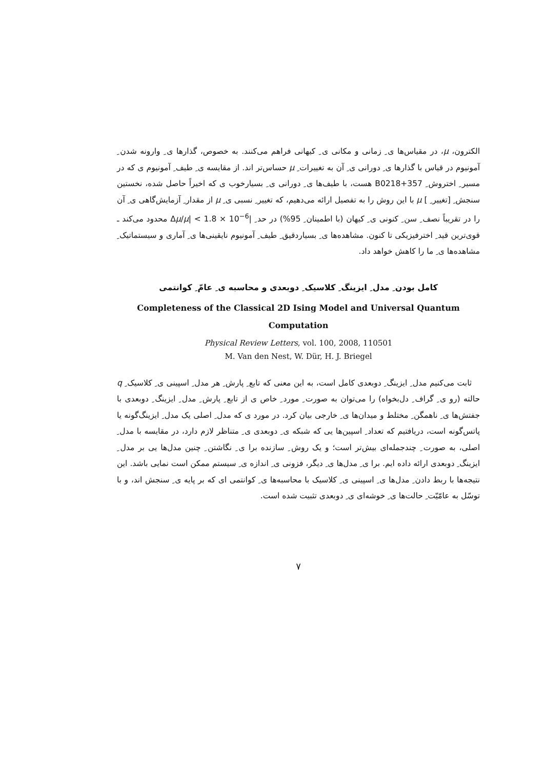الکترون، μ، در مقیاس‌ها ی ِ زمانی و مکانی ی ِ کیهانی فراهم می‌کنند. به خصوص، گذارها ی ِ وارونه شدن ِ آمونیوم در قیاس با گذارها ی ِ دورانی ی ِ آن به تغییرات ِ μ حساس‌تر اند. از مقایسه ی ِ طیف ِ آمونیوم ی که در مسیر ِ اختروش ِ B0218+357 هست، با طیف‌ها ی ِ دورانی ی ِ بسیارخوب ی که اخیراً حاصل شده، نخستین سنجش ِ [تغییر ِ ] μ با این روش را به تفصیل ارائه می‌دهیم، که تغییر ِ نسبی ی ِ μ از مقدار ِ آزمایش‌گاهی ی ِ آن را در تقریباً نصف ِ سن ِ کنونی ی ِ کیهان (با اطمینان ِ 95%) در حد ِ |Δμ/μ| < 1.8 × 10<sup>−6</sup> محدود می‌کند ـ قوی‌ترین قید ِ اخترفیزیکی تا کنون. مشاهده‌ها ی ِ بسیاردقیق ِ طیف ِ آمونیوم نایقینی‌ها ی ِ آماری و سیستماتیک ِ مشاهده‌ها ی ِ ما را کاهش خواهد داد.
کامل بودن ِ مدل ِ ایزینگ ِ کلاسیک ِ دوبعدی و محاسبه ی ِ عامّ ِ کوانتمی
Completeness of the Classical 2D Ising Model and Universal Quantum Computation
Physical Review Letters, vol. 100, 2008, 110501
M. Van den Nest, W. Dür, H. J. Briegel
ثابت می‌کنیم مدل ِ ایزینگ ِ دوبعدی کامل است، به این معنی که تابع ِ پارش ِ هر مدل ِ اسپینی ی ِ کلاسیک ِ q حالته (رو ی ِ گراف ِ دل‌بخواه) را می‌توان به صورت ِ مورد ِ خاص ی از تابع ِ پارش ِ مدل ِ ایزینگ ِ دوبعدی با جفتش‌ها ی ِ ناهمگن ِ مختلط و میدان‌ها ی ِ خارجی بیان کرد. در مورد ی که مدل ِ اصلی یک مدل ِ ایزینگ‌گونه یا پاتس‌گونه است، دریافتیم که تعداد ِ اسپین‌ها یی که شبکه ی ِ دوبعدی ی ِ متناظر لازم دارد، در مقایسه با مدل ِ اصلی، به صورت ِ چندجمله‌ای بیش‌تر است؛ و یک روش ِ سازنده برا ی ِ نگاشتن ِ چنین مدل‌ها یی بر مدل ِ ایزینگ ِ دوبعدی ارائه داده ایم. برا ی ِ مدل‌ها ی ِ دیگر، فزونی ی ِ اندازه ی ِ سیستم ممکن است نمایی باشد. این نتیجه‌ها با ربط دادن ِ مدل‌ها ی ِ اسپینی ی ِ کلاسیک با محاسبه‌ها ی ِ کوانتمی ای که بر پایه ی ِ سنجش اند، و با توسّل به عامّیّت ِ حالت‌ها ی ِ خوشه‌ای ی ِ دوبعدی تثبیت شده است.
۷